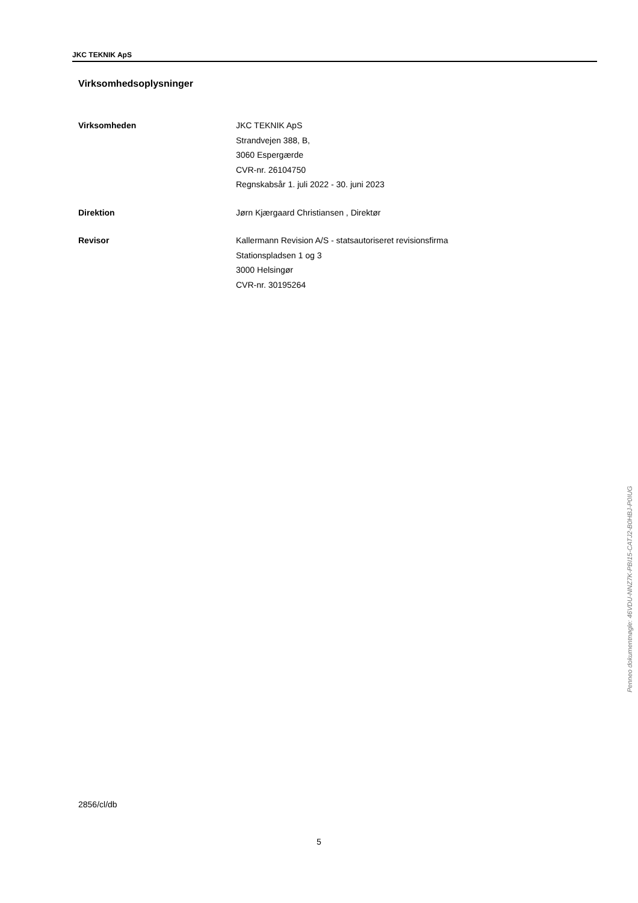JKC TEKNIK ApS
Virksomhedsoplysninger
Virksomheden JKC TEKNIK ApS
Strandvejen 388, B,
3060 Espergærde
CVR-nr. 26104750
Regnskabsår 1. juli 2022 - 30. juni 2023
Direktion Jørn Kjærgaard Christiansen , Direktør
Revisor Kallermann Revision A/S - statsautoriseret revisionsfirma
Stationspladsen 1 og 3
3000 Helsingør
CVR-nr. 30195264
2856/cl/db
5
Penneo dokumentnøgle: 46VDU-NNZ7K-PBI15-CATJ2-B0HBJ-P0IUG